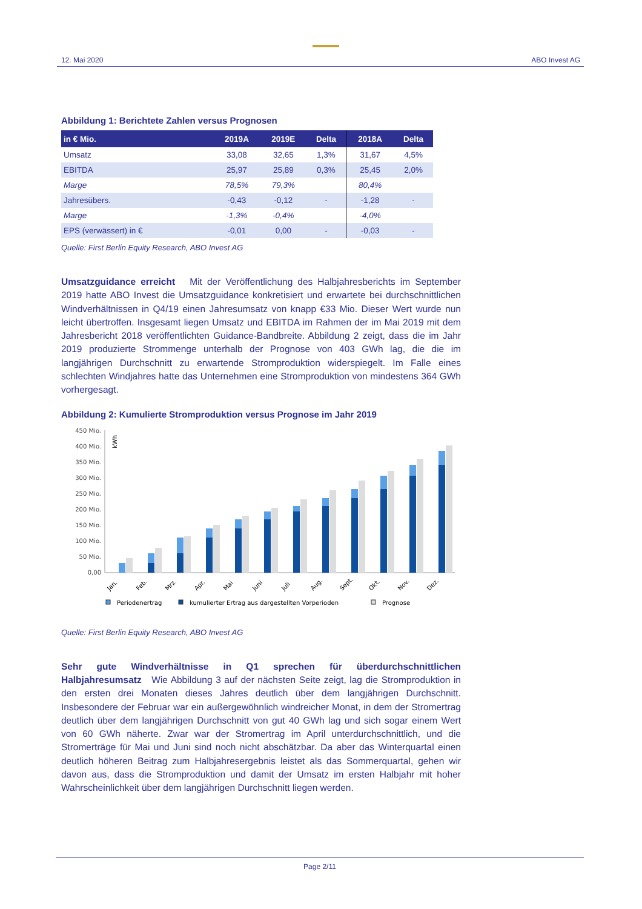12. Mai 2020 ABO Invest AG
Abbildung 1: Berichtete Zahlen versus Prognosen
| in € Mio. | 2019A | 2019E | Delta | 2018A | Delta |
| --- | --- | --- | --- | --- | --- |
| Umsatz | 33,08 | 32,65 | 1,3% | 31,67 | 4,5% |
| EBITDA | 25,97 | 25,89 | 0,3% | 25,45 | 2,0% |
| Marge | 78,5% | 79,3% | | 80,4% | |
| Jahresübers. | -0,43 | -0,12 | - | -1,28 | - |
| Marge | -1,3% | -0,4% | | -4,0% | |
| EPS (verwässert) in € | -0,01 | 0,00 | - | -0,03 | - |
Quelle: First Berlin Equity Research, ABO Invest AG
Umsatzguidance erreicht Mit der Veröffentlichung des Halbjahresberichts im September 2019 hatte ABO Invest die Umsatzguidance konkretisiert und erwartete bei durchschnittlichen Windverhältnissen in Q4/19 einen Jahresumsatz von knapp €33 Mio. Dieser Wert wurde nun leicht übertroffen. Insgesamt liegen Umsatz und EBITDA im Rahmen der im Mai 2019 mit dem Jahresbericht 2018 veröffentlichten Guidance-Bandbreite. Abbildung 2 zeigt, dass die im Jahr 2019 produzierte Strommenge unterhalb der Prognose von 403 GWh lag, die die im langjährigen Durchschnitt zu erwartende Stromproduktion widerspiegelt. Im Falle eines schlechten Windjahres hatte das Unternehmen eine Stromproduktion von mindestens 364 GWh vorhergesagt.
Abbildung 2: Kumulierte Stromproduktion versus Prognose im Jahr 2019
450 Mio.
400 Mio.
350 Mio.
300 Mio.
250 Mio.
200 Mio.
150 Mio.
100 Mio.
50 Mio.
0,00
kWh
Jan.
Feb.
Mrz.
Apr.
Mai
Juni
Juli
Aug.
Sept.
Okt.
Nov.
Dez.
Periodenertrag
kumulierter Ertrag aus dargestellten Vorperioden
Prognose
Quelle: First Berlin Equity Research, ABO Invest AG
Sehr gute Windverhältnisse in Q1 sprechen für überdurchschnittlichen Halbjahresumsatz Wie Abbildung 3 auf der nächsten Seite zeigt, lag die Stromproduktion in den ersten drei Monaten dieses Jahres deutlich über dem langjährigen Durchschnitt. Insbesondere der Februar war ein außergewöhnlich windreicher Monat, in dem der Stromertrag deutlich über dem langjährigen Durchschnitt von gut 40 GWh lag und sich sogar einem Wert von 60 GWh näherte. Zwar war der Stromertrag im April unterdurchschnittlich, und die Stromerträge für Mai und Juni sind noch nicht abschätzbar. Da aber das Winterquartal einen deutlich höheren Beitrag zum Halbjahresergebnis leistet als das Sommerquartal, gehen wir davon aus, dass die Stromproduktion und damit der Umsatz im ersten Halbjahr mit hoher Wahrscheinlichkeit über dem langjährigen Durchschnitt liegen werden.
Page 2/11